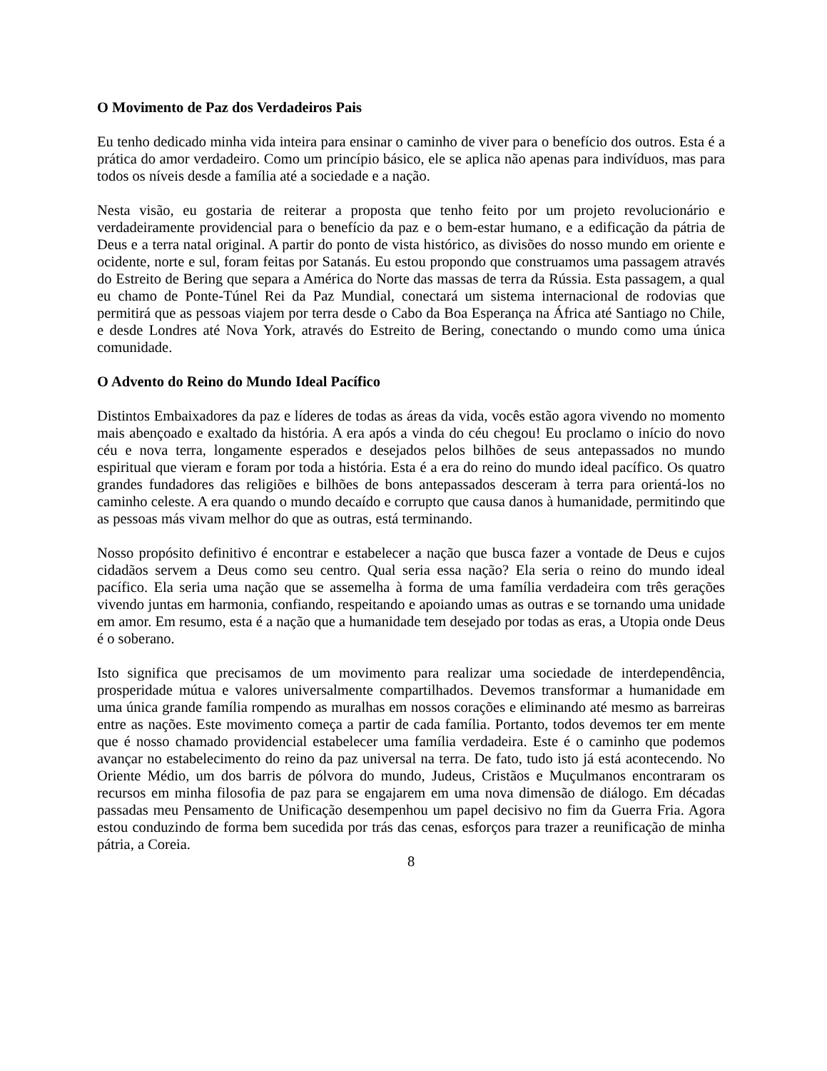O Movimento de Paz dos Verdadeiros Pais
Eu tenho dedicado minha vida inteira para ensinar o caminho de viver para o benefício dos outros. Esta é a prática do amor verdadeiro. Como um princípio básico, ele se aplica não apenas para indivíduos, mas para todos os níveis desde a família até a sociedade e a nação.
Nesta visão, eu gostaria de reiterar a proposta que tenho feito por um projeto revolucionário e verdadeiramente providencial para o benefício da paz e o bem-estar humano, e a edificação da pátria de Deus e a terra natal original. A partir do ponto de vista histórico, as divisões do nosso mundo em oriente e ocidente, norte e sul, foram feitas por Satanás. Eu estou propondo que construamos uma passagem através do Estreito de Bering que separa a América do Norte das massas de terra da Rússia. Esta passagem, a qual eu chamo de Ponte-Túnel Rei da Paz Mundial, conectará um sistema internacional de rodovias que permitirá que as pessoas viajem por terra desde o Cabo da Boa Esperança na África até Santiago no Chile, e desde Londres até Nova York, através do Estreito de Bering, conectando o mundo como uma única comunidade.
O Advento do Reino do Mundo Ideal Pacífico
Distintos Embaixadores da paz e líderes de todas as áreas da vida, vocês estão agora vivendo no momento mais abençoado e exaltado da história. A era após a vinda do céu chegou! Eu proclamo o início do novo céu e nova terra, longamente esperados e desejados pelos bilhões de seus antepassados no mundo espiritual que vieram e foram por toda a história. Esta é a era do reino do mundo ideal pacífico. Os quatro grandes fundadores das religiões e bilhões de bons antepassados desceram à terra para orientá-los no caminho celeste. A era quando o mundo decaído e corrupto que causa danos à humanidade, permitindo que as pessoas más vivam melhor do que as outras, está terminando.
Nosso propósito definitivo é encontrar e estabelecer a nação que busca fazer a vontade de Deus e cujos cidadãos servem a Deus como seu centro. Qual seria essa nação? Ela seria o reino do mundo ideal pacífico. Ela seria uma nação que se assemelha à forma de uma família verdadeira com três gerações vivendo juntas em harmonia, confiando, respeitando e apoiando umas as outras e se tornando uma unidade em amor. Em resumo, esta é a nação que a humanidade tem desejado por todas as eras, a Utopia onde Deus é o soberano.
Isto significa que precisamos de um movimento para realizar uma sociedade de interdependência, prosperidade mútua e valores universalmente compartilhados. Devemos transformar a humanidade em uma única grande família rompendo as muralhas em nossos corações e eliminando até mesmo as barreiras entre as nações. Este movimento começa a partir de cada família. Portanto, todos devemos ter em mente que é nosso chamado providencial estabelecer uma família verdadeira. Este é o caminho que podemos avançar no estabelecimento do reino da paz universal na terra. De fato, tudo isto já está acontecendo. No Oriente Médio, um dos barris de pólvora do mundo, Judeus, Cristãos e Muçulmanos encontraram os recursos em minha filosofia de paz para se engajarem em uma nova dimensão de diálogo. Em décadas passadas meu Pensamento de Unificação desempenhou um papel decisivo no fim da Guerra Fria. Agora estou conduzindo de forma bem sucedida por trás das cenas, esforços para trazer a reunificação de minha pátria, a Coreia.
8